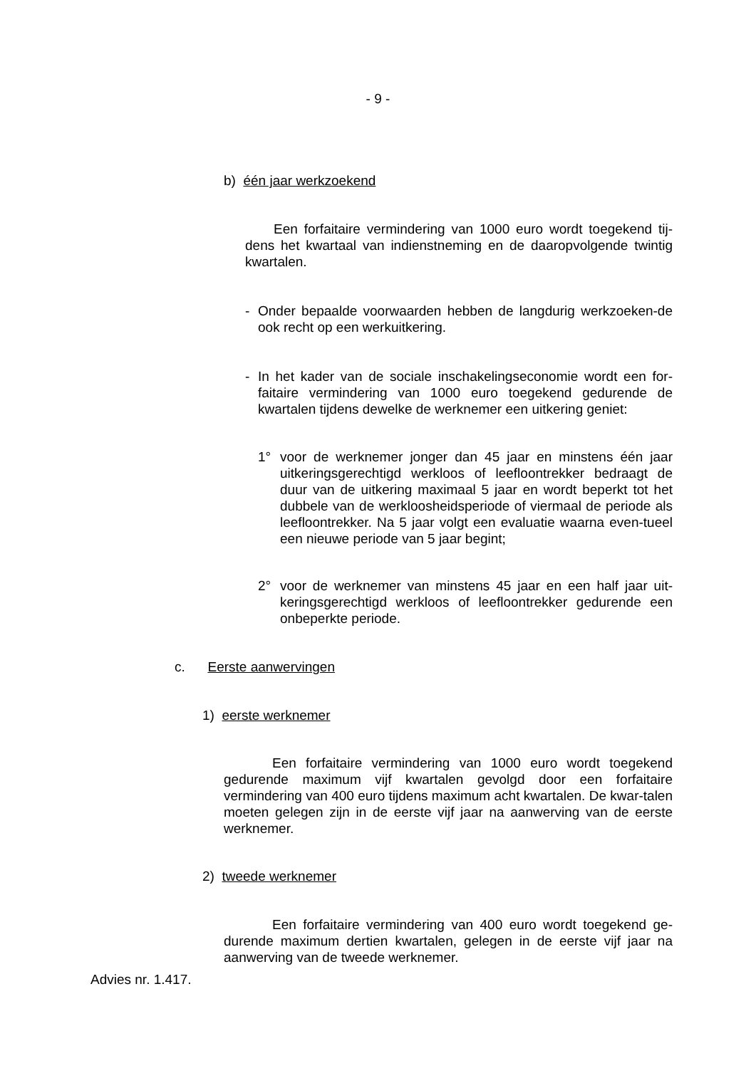- 9 -
b) één jaar werkzoekend
Een forfaitaire vermindering van 1000 euro wordt toegekend tij-dens het kwartaal van indienstneming en de daaropvolgende twintig kwartalen.
- Onder bepaalde voorwaarden hebben de langdurig werkzoeken-de ook recht op een werkuitkering.
- In het kader van de sociale inschakelingseconomie wordt een for-faitaire vermindering van 1000 euro toegekend gedurende de kwartalen tijdens dewelke de werknemer een uitkering geniet:
1° voor de werknemer jonger dan 45 jaar en minstens één jaar uitkeringsgerechtigd werkloos of leefloontrekker bedraagt de duur van de uitkering maximaal 5 jaar en wordt beperkt tot het dubbele van de werkloosheidsperiode of viermaal de periode als leefloontrekker. Na 5 jaar volgt een evaluatie waarna even-tueel een nieuwe periode van 5 jaar begint;
2° voor de werknemer van minstens 45 jaar en een half jaar uit-keringsgerechtigd werkloos of leefloontrekker gedurende een onbeperkte periode.
c. Eerste aanwervingen
1) eerste werknemer
Een forfaitaire vermindering van 1000 euro wordt toegekend gedurende maximum vijf kwartalen gevolgd door een forfaitaire vermindering van 400 euro tijdens maximum acht kwartalen. De kwar-talen moeten gelegen zijn in de eerste vijf jaar na aanwerving van de eerste werknemer.
2) tweede werknemer
Een forfaitaire vermindering van 400 euro wordt toegekend ge-durende maximum dertien kwartalen, gelegen in de eerste vijf jaar na aanwerving van de tweede werknemer.
Advies nr. 1.417.